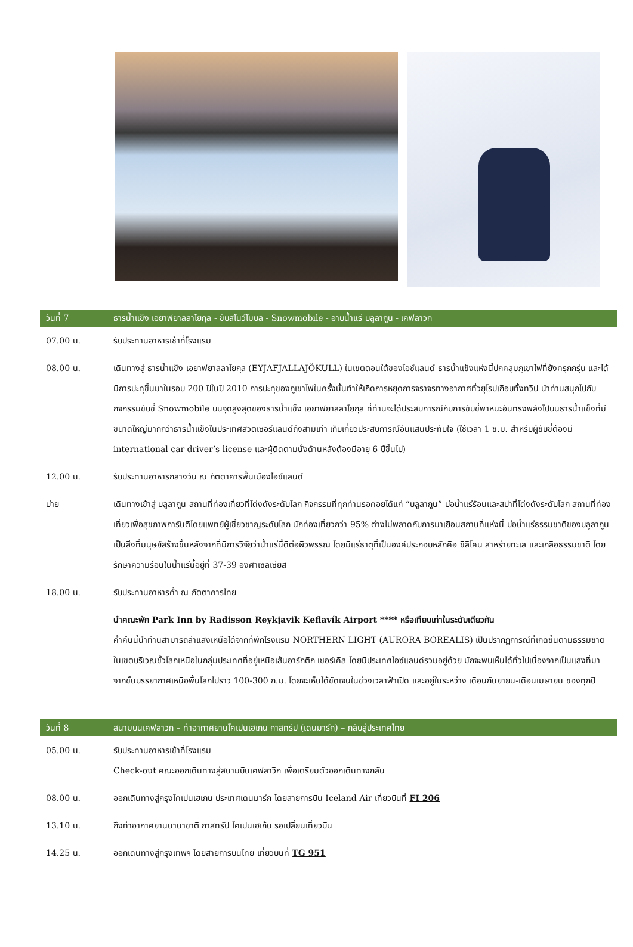| วันที่ 7 | ธารน้ำแข็ง เอยาฟยาลลาโยกุล - ขับสโนว์โมบิล - Snowmobile - อาบน้ำแร่ บลูลากูน - เคฟลาวิก |
| --- | --- |
| 07.00 น. | รับประทานอาหารเช้าที่โรงแรม |
| 08.00 น. | เดินทางสู่ ธารน้ำแข็ง เอยาฟยาลลาโยกุล (EYJAFJALLAJÖKULL) ในเขตตอนใต้ของไอซ์แลนด์ ธารน้ำแข็งแห่งนี้ปกคลุมภูเขาไฟที่ยังครุกกรุ่น และได้มีการปะทุขึ้นมาในรอบ 200 ปีในปี 2010 การปะทุของภูเขาไฟในครั้งนั้นทำให้เกิดการหยุดการจราจรทางอากาศทั่วยุโรปเกือบทั้งทวีป นำท่านสนุกไปกับกิจกรรมขับขี่ Snowmobile บนจุดสูงสุดของธารน้ำแข็ง เอยาฟยาลลาโยกุล ที่ท่านจะได้ประสบการณ์กับการขับขี่พาหนะอันทรงพลังไปบนธารน้ำแข็งที่มีขนาดใหญ่มากกว่าธารน้ำแข็งในประเทศสวิตเซอร์แลนด์ถึงสามเท่า เก็บเกี่ยวประสบการณ์อันแสนประทับใจ (ใช้เวลา 1 ช.ม. สำหรับผู้ขับขี่ต้องมี international car driver’s license และผู้ติดตามนั่งด้านหลังต้องมีอายุ 6 ปีขึ้นไป) |
| 12.00 น. | รับประทานอาหารกลางวัน ณ ภัตตาคารพื้นเมืองไอซ์แลนด์ |
| บ่าย | เดินทางเข้าสู่ บลูลากูน สถานที่ท่องเที่ยวที่โด่งดังระดับโลก กิจกรรมที่ทุกท่านรอคอยได้แก่ “บลูลากูน” บ่อน้ำแร่ร้อนและสปาที่โด่งดังระดับโลก สถานที่ท่องเที่ยวเพื่อสุขภาพการันตีโดยแพทย์ผู้เชี่ยวชาญระดับโลก นักท่องเที่ยวกว่า 95% ต่างไม่พลาดกับการมาเยือนสถานที่แห่งนี้ บ่อน้ำแร่ธรรมชาติของบลูลากูน เป็นสิ่งที่มนุษย์สร้างขึ้นหลังจากที่มีการวิจัยว่าน้ำแร่นี้ดีต่อผิวพรรณ โดยมีแร่ธาตุที่เป็นองค์ประกอบหลักคือ ซิลิโคน สาหร่ายทะเล และเกลือธรรมชาติ โดยรักษาความร้อนในน้ำแร่นี้อยู่ที่ 37-39 องศาเซลเซียส |
| 18.00 น. | รับประทานอาหารค่ำ ณ ภัตตาคารไทย |
| | นำคณะพัก Park Inn by Radisson Reykjavik Keflavík Airport **** หรือเทียบเท่าในระดับเดียวกัน ค่ำคืนนี้นำท่านสามารถล่าแสงเหนือได้จากที่พักโรงแรม NORTHERN LIGHT (AURORA BOREALIS) เป็นปรากฏการณ์ที่เกิดขึ้นตามธรรมชาติในเขตบริเวณขั้วโลกเหนือในกลุ่มประเทศที่อยู่เหนือเส้นอาร์กติก เซอร์เคิล โดยมีประเทศไอซ์แลนด์รวมอยู่ด้วย มักจะพบเห็นได้ทั่วไปเนื่องจากเป็นแสงที่มาจากชั้นบรรยากาศเหนือพื้นโลกไปราว 100-300 ก.ม. โดยจะเห็นได้ชัดเจนในช่วงเวลาฟ้าเปิด และอยู่ในระหว่าง เดือนกันยายน-เดือนเมษายน ของทุกปี |
| วันที่ 8 | สนามบินเคฟลาวิก – ท่าอากาศยานโคเปนเฮเกน กาสทรัป (เดนมาร์ก) – กลับสู่ประเทศไทย |
| 05.00 น. | รับประทานอาหารเช้าที่โรงแรม Check-out คณะออกเดินทางสู่สนามบินเคฟลาวิก เพื่อเตรียมตัวออกเดินทางกลับ |
| 08.00 น. | ออกเดินทางสู่กรุงโคเปนเฮเกน ประเทศเดนมาร์ก โดยสายการบิน Iceland Air เที่ยวบินที่ FI 206 |
| 13.10 น. | ถึงท่าอากาศยานนานาชาติ กาสทรัป โคเปนเฮเก้น รอเปลี่ยนเที่ยวบิน |
| 14.25 น. | ออกเดินทางสู่กรุงเทพฯ โดยสายการบินไทย เที่ยวบินที่ TG 951 |